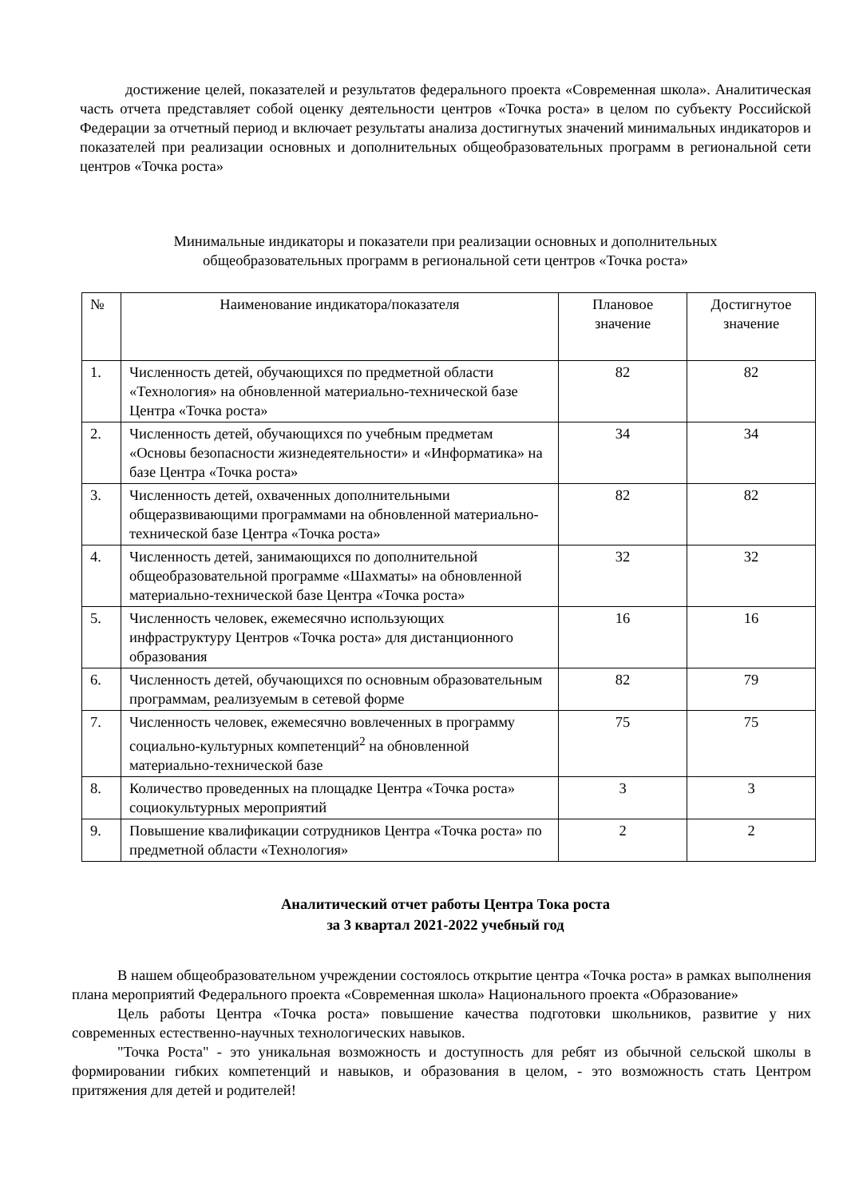достижение целей, показателей и результатов федерального проекта «Современная школа». Аналитическая часть отчета представляет собой оценку деятельности центров «Точка роста» в целом по субъекту Российской Федерации за отчетный период и включает результаты анализа достигнутых значений минимальных индикаторов и показателей при реализации основных и дополнительных общеобразовательных программ в региональной сети центров «Точка роста»
Минимальные индикаторы и показатели при реализации основных и дополнительных
общеобразовательных программ в региональной сети центров «Точка роста»
| № | Наименование индикатора/показателя | Плановое значение | Достигнутое значение |
| 1. | Численность детей, обучающихся по предметной области «Технология» на обновленной материально-технической базе Центра «Точка роста» | 82 | 82 |
| 2. | Численность детей, обучающихся по учебным предметам «Основы безопасности жизнедеятельности» и «Информатика» на базе Центра «Точка роста» | 34 | 34 |
| 3. | Численность детей, охваченных дополнительными общеразвивающими программами на обновленной материально-технической базе Центра «Точка роста» | 82 | 82 |
| 4. | Численность детей, занимающихся по дополнительной общеобразовательной программе «Шахматы» на обновленной материально-технической базе Центра «Точка роста» | 32 | 32 |
| 5. | Численность человек, ежемесячно использующих инфраструктуру Центров «Точка роста» для дистанционного образования | 16 | 16 |
| 6. | Численность детей, обучающихся по основным образовательным программам, реализуемым в сетевой форме | 82 | 79 |
| 7. | Численность человек, ежемесячно вовлеченных в программу социально-культурных компетенций<sup>2</sup> на обновленной материально-технической базе | 75 | 75 |
| 8. | Количество проведенных на площадке Центра «Точка роста» социокультурных мероприятий | 3 | 3 |
| 9. | Повышение квалификации сотрудников Центра «Точка роста» по предметной области «Технология» | 2 | 2 |
Аналитический отчет работы Центра Тока роста
за 3 квартал 2021-2022 учебный год
В нашем общеобразовательном учреждении состоялось открытие центра «Точка роста» в рамках выполнения плана мероприятий Федерального проекта «Современная школа» Национального проекта «Образование»
Цель работы Центра «Точка роста» повышение качества подготовки школьников, развитие у них современных естественно-научных технологических навыков.
"Точка Роста" - это уникальная возможность и доступность для ребят из обычной сельской школы в формировании гибких компетенций и навыков, и образования в целом, - это возможность стать Центром притяжения для детей и родителей!